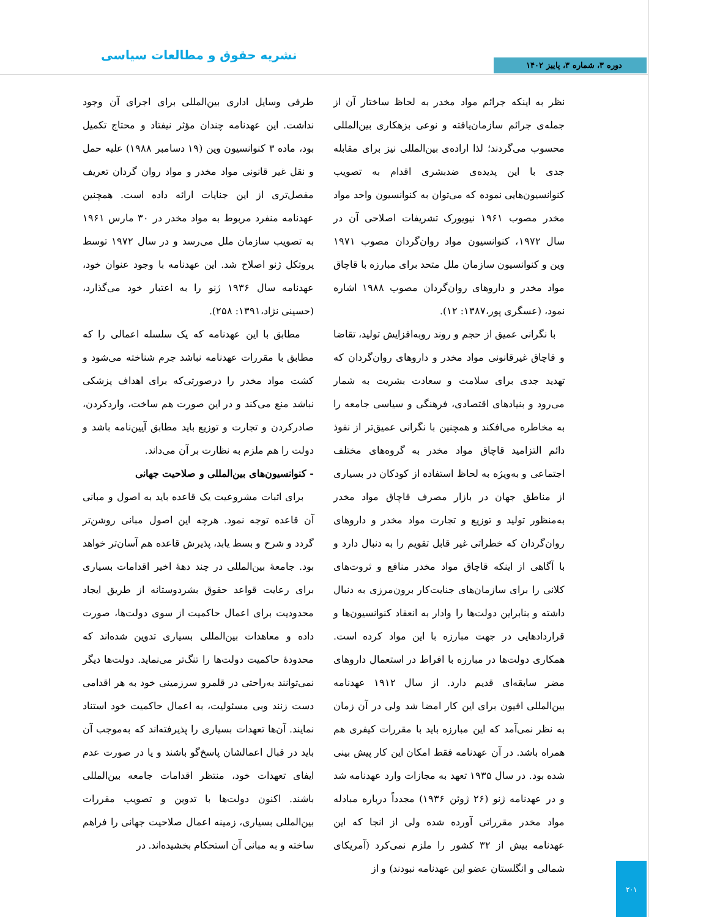دوره ۳، شماره ۳، پاییز ۱۴۰۲ نشریه حقوق و مطالعات سیاسی
نظر به اینکه جرائم مواد مخدر به لحاظ ساختار آن از جمله‌ی جرائم سازمان‌یافته و نوعی بزهکاری بین‌المللی محسوب می‌گردند؛ لذا اراده‌ی بین‌المللی نیز برای مقابله جدی با این پدیده‌ی ضدبشری اقدام به تصویب کنوانسیون‌هایی نموده که می‌توان به کنوانسیون واحد مواد مخدر مصوب ۱۹۶۱ نیویورک تشریفات اصلاحی آن در سال ۱۹۷۲، کنوانسیون مواد روان‌گردان مصوب ۱۹۷۱ وین و کنوانسیون سازمان ملل متحد برای مبارزه با قاچاق مواد مخدر و داروهای روان‌گردان مصوب ۱۹۸۸ اشاره نمود، (عسگری پور،۱۳۸۷: ۱۲).
با نگرانی عمیق از حجم و روند روبه‌افزایش تولید، تقاضا و قاچاق غیرقانونی مواد مخدر و داروهای روان‌گردان که تهدید جدی برای سلامت و سعادت بشریت به شمار می‌رود و بنیادهای اقتصادی، فرهنگی و سیاسی جامعه را به مخاطره می‌افکند و همچنین با نگرانی عمیق‌تر از نفوذ دائم التزامید قاچاق مواد مخدر به گروه‌های مختلف اجتماعی و به‌ویژه به لحاظ استفاده از کودکان در بسیاری از مناطق جهان در بازار مصرف قاچاق مواد مخدر به‌منظور تولید و توزیع و تجارت مواد مخدر و داروهای روان‌گردان که خطراتی غیر قابل تقویم را به دنبال دارد و با آگاهی از اینکه قاچاق مواد مخدر منافع و ثروت‌های کلانی را برای سازمان‌های جنایت‌کار برون‌مرزی به دنبال داشته و بنابراین دولت‌ها را وادار به انعقاد کنوانسیون‌ها و قراردادهایی در جهت مبارزه با این مواد کرده است. همکاری دولت‌ها در مبارزه با افراط در استعمال داروهای مضر سابقه‌ای قدیم دارد. از سال ۱۹۱۲ عهدنامه بین‌المللی افیون برای این کار امضا شد ولی در آن زمان به نظر نمی‌آمد که این مبارزه باید با مقررات کیفری هم همراه باشد. در آن عهدنامه فقط امکان این کار پیش بینی شده بود. در سال ۱۹۳۵ تعهد به مجازات وارد عهدنامه شد و در عهدنامه ژنو (۲۶ ژوئن ۱۹۳۶) مجدداً درباره مبادله مواد مخدر مقرراتی آورده شده ولی از انجا که این عهدنامه بیش از ۳۲ کشور را ملزم نمی‌کرد (آمریکای شمالی و انگلستان عضو این عهدنامه نبودند) و از
طرفی وسایل اداری بین‌المللی برای اجرای آن وجود نداشت. این عهدنامه چندان مؤثر نیفتاد و محتاج تکمیل بود، ماده ۳ کنوانسیون وین (۱۹ دسامبر ۱۹۸۸) علیه حمل و نقل غیر قانونی مواد مخدر و مواد روان گردان تعریف مفصل‌تری از این جنایات ارائه داده است. همچنین عهدنامه منفرد مربوط به مواد مخدر در ۳۰ مارس ۱۹۶۱ به تصویب سازمان ملل می‌رسد و در سال ۱۹۷۲ توسط پروتکل ژنو اصلاح شد. این عهدنامه با وجود عنوان خود، عهدنامه سال ۱۹۳۶ ژنو را به اعتبار خود می‌گذارد، (حسینی نژاد،۱۳۹۱: ۲۵۸).
مطابق با این عهدنامه که یک سلسله اعمالی را که مطابق با مقررات عهدنامه نباشد جرم شناخته می‌شود و کشت مواد مخدر را درصورتی‌که برای اهداف پزشکی نباشد منع می‌کند و در این صورت هم ساخت، واردکردن، صادرکردن و تجارت و توزیع باید مطابق آیین‌نامه باشد و دولت را هم ملزم به نظارت بر آن می‌داند.
- کنوانسیون‌های بین‌المللی و صلاحیت جهانی
برای اثبات مشروعیت یک قاعده باید به اصول و مبانی آن قاعده توجه نمود. هرچه این اصول مبانی روشن‌تر گردد و شرح و بسط یابد، پذیرش قاعده هم آسان‌تر خواهد بود. جامعهٔ بین‌المللی در چند دههٔ اخیر اقدامات بسیاری برای رعایت قواعد حقوق بشردوستانه از طریق ایجاد محدودیت برای اعمال حاکمیت از سوی دولت‌ها، صورت داده و معاهدات بین‌المللی بسیاری تدوین شده‌اند که محدودهٔ حاکمیت دولت‌ها را تنگ‌تر می‌نماید. دولت‌ها دیگر نمی‌توانند به‌راحتی در قلمرو سرزمینی خود به هر اقدامی دست زنند وبی مسئولیت، به اعمال حاکمیت خود استناد نمایند. آن‌ها تعهدات بسیاری را پذیرفته‌اند که به‌موجب آن باید در قبال اعمالشان پاسخ‌گو باشند و یا در صورت عدم ایفای تعهدات خود، منتظر اقدامات جامعه بین‌المللی باشند. اکنون دولت‌ها با تدوین و تصویب مقررات بین‌المللی بسیاری، زمینه اعمال صلاحیت جهانی را فراهم ساخته و به مبانی آن استحکام بخشیده‌اند. در
۲۰۱